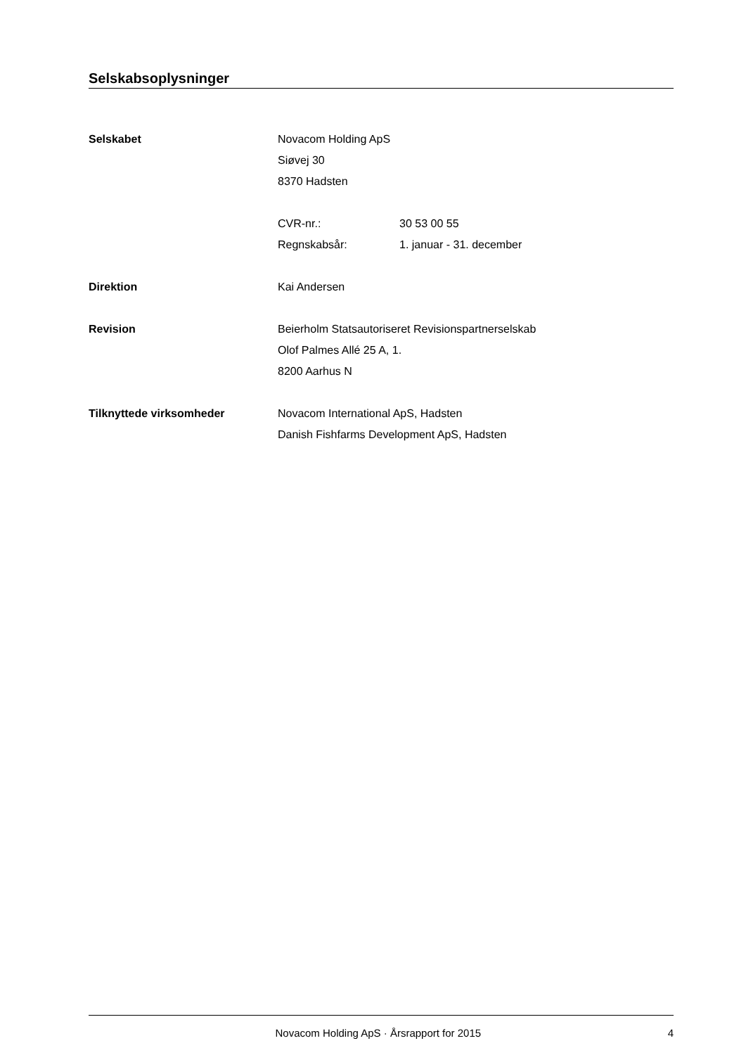Selskabsoplysninger
Selskabet Novacom Holding ApS
Siøvej 30
8370 Hadsten
CVR-nr.: 30 53 00 55
Regnskabsår: 1. januar - 31. december
Direktion Kai Andersen
Revision Beierholm Statsautoriseret Revisionspartnerselskab
Olof Palmes Allé 25 A, 1.
8200 Aarhus N
Tilknyttede virksomheder Novacom International ApS, Hadsten
Danish Fishfarms Development ApS, Hadsten
Novacom Holding ApS · Årsrapport for 2015 4